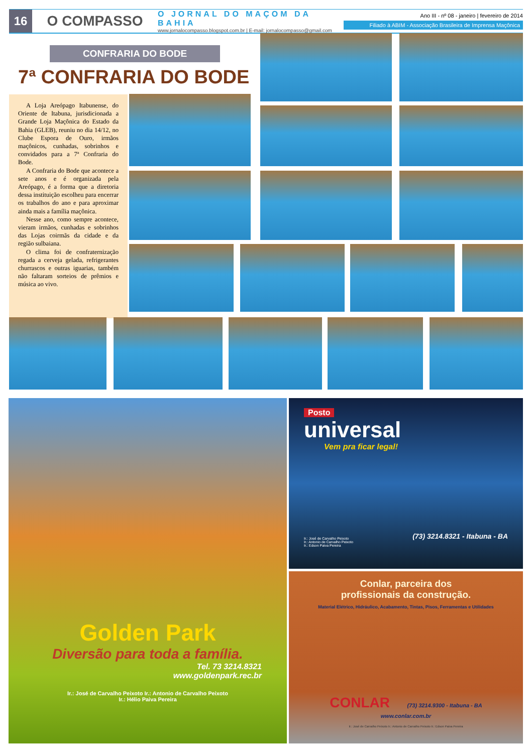16
O COMPASSO
O JORNAL DO MAÇOM DA BAHIA
www.jornalocompasso.blogspot.com.br | E-mail: jornalocompasso@gmail.com
Ano III - nº 08 - janeiro | fevereiro de 2014
Filiado à ABIM - Associação Brasileira de Imprensa Maçônica
CONFRARIA DO BODE
7ª CONFRARIA DO BODE
A Loja Areópago Itabunense, do Oriente de Itabuna, jurisdicionada a Grande Loja Maçônica do Estado da Bahia (GLEB), reuniu no dia 14/12, no Clube Espora de Ouro, irmãos maçônicos, cunhadas, sobrinhos e convidados para a 7ª Confraria do Bode.
A Confraria do Bode que acontece a sete anos e é organizada pela Areópago, é a forma que a diretoria dessa instituição escolheu para encerrar os trabalhos do ano e para aproximar ainda mais a família maçônica.
Nesse ano, como sempre acontece, vieram irmãos, cunhadas e sobrinhos das Lojas coirmãs da cidade e da região sulbaiana.
O clima foi de confraternização regada a cerveja gelada, refrigerantes churrascos e outras iguarias, também não faltaram sorteios de prêmios e música ao vivo.
Golden Park
Diversão para toda a família.
Tel. 73 3214.8321
www.goldenpark.rec.br
Ir.: José de Carvalho Peixoto Ir.: Antonio de Carvalho Peixoto
Ir.: Hélio Paiva Pereira
Posto
universal
Vem pra ficar legal!
Ir.: José de Carvalho Peixoto
Ir.: Antonio de Carvalho Peixoto
Ir.: Edson Paiva Pereira
(73) 3214.8321 - Itabuna - BA
Conlar, parceira dos
profissionais da construção.
Material Elétrico, Hidráulico, Acabamento, Tintas, Pisos, Ferramentas e Utilidades
CONLAR
(73) 3214.9300 - Itabuna - BA
www.conlar.com.br
Ir.: José de Carvalho Peixoto Ir.: Antonio de Carvalho Peixoto Ir.: Edson Paiva Pereira